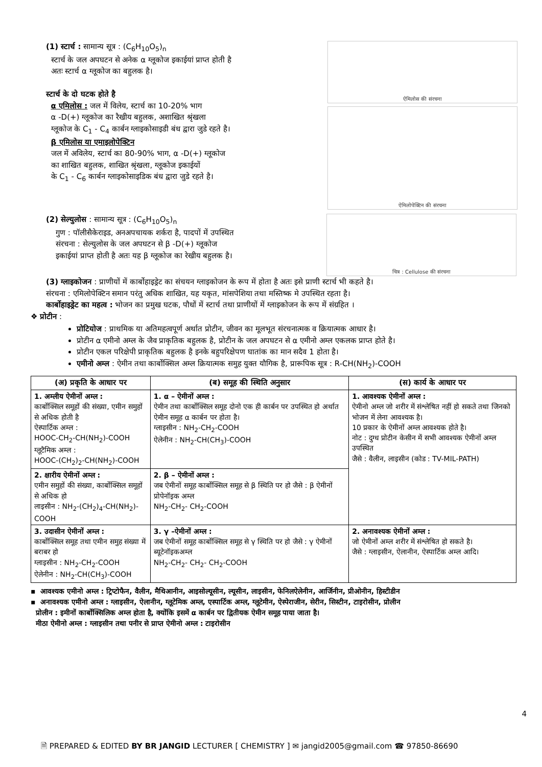(1) स्टार्च : सामान्य सूत्र : (C<sub>6</sub>H<sub>10</sub>O<sub>5</sub>)<sub>n</sub>
स्टार्च के जल अपघटन से अनेक α ग्लूकोज इकाईयां प्राप्त होती है
अतः स्टार्च α ग्लूकोज का बहुलक है।
स्टार्च के दो घटक होते है
α एमिलोस : जल में विलेय, स्टार्च का 10-20% भाग
α -D(+) ग्लूकोज का रैखीय बहुलक, अशाखित श्रृंखला
ग्लूकोज के C<sub>1</sub> - C<sub>4</sub> कार्बन ग्लाइकोसाइडी बंध द्वारा जुडे रहते है।
β एमिलोस या एमाइलोपेक्टिन
जल में अविलेय, स्टार्च का 80-90% भाग, α -D(+) ग्लूकोज
का शाखित बहुलक, शाखित श्रृंखला, ग्लूकोज इकाईयों
के C<sub>1</sub> - C<sub>6</sub> कार्बन ग्लाइकोसाइडिक बंध द्वारा जुडे रहते है।
ऐमिलोस की संरचना
ऐमिलोपेक्टिन की संरचना
(2) सेल्युलोस : सामान्य सूत्र : (C<sub>6</sub>H<sub>10</sub>O<sub>5</sub>)<sub>n</sub>
गुण : पॉलीसैकेराइड, अनअपचायक शर्करा है, पादपों में उपस्थित
संरचना : सेल्युलोस के जल अपघटन से β -D(+) ग्लूकोज
इकाईयां प्राप्त होती है अतः यह β ग्लूकोज का रेखीय बहुलक है।
चित्र : Cellulose की संरचना
(3) ग्लाइकोजन : प्राणीयों में कार्बोहाइड्रेट का संचयन ग्लाइकोजन के रूप में होता है अतः इसे प्राणी स्टार्च भी कहते है।
संरचना : एमिलोपेक्टिन समान परंतु अधिक शाखित, यह यकृत, मांसपेशिया तथा मस्तिष्क मे उपस्थित रहता है।
कार्बोहाइड्रेट का महत्व : भोजन का प्रमुख घटक, पौधों में स्टार्च तथा प्राणीयों में ग्लाइकोजन के रूप में संग्रहित ।
❖ प्रोटीन :
प्रोटियोज : प्राथमिक या अतिमहत्वपूर्ण अर्थात प्रोटीन, जीवन का मूलभूत संरचनात्मक व क्रियात्मक आधार है।
प्रोटीन α एमीनो अम्ल के जैव प्राकृतिक बहुलक है, प्रोटीन के जल अपघटन से α एमीनो अम्ल एकलक प्राप्त होते है।
प्रोटीन एकल परिक्षेपी प्राकृतिक बहुलक है इनके बहुपरिक्षेपण घातांक का मान सदैव 1 होता है।
एमीनो अम्ल : ऐमीन तथा कार्बोक्सिल अम्ल क्रियात्मक समुह युक्त यौगिक है, प्रारूपिक सूत्र : R-CH(NH<sub>2</sub>)-COOH
| (अ) प्रकृति के आधार पर | (ब) समूह की स्थिति अनुसार | (स) कार्य के आधार पर |
| --- | --- | --- |
| 1. अम्लीय ऐमीनों अम्ल : कार्बोक्सिल समूहों की संख्या, एमीन समुहों से अधिक होती है ऐस्पार्टिक अम्ल : HOOC-CH<sub>2</sub>-CH(NH<sub>2</sub>)-COOH ग्लूटैमिक अम्ल : HOOC-(CH<sub>2</sub>)<sub>2</sub>-CH(NH<sub>2</sub>)-COOH | 1. α – ऐमीनों अम्ल : ऐमीन तथा कार्बोक्सिल समूह दोनो एक ही कार्बन पर उपस्थित हो अर्थात ऐमीन समूह α कार्बन पर होता है। ग्लाइसीन : NH<sub>2</sub>-CH<sub>2</sub>-COOH ऐलेनीन : NH<sub>2</sub>-CH(CH<sub>3</sub>)-COOH | 1. आवश्यक ऐमीनों अम्ल : ऐमीनो अम्ल जो शरीर में संश्लेषित नहीं हो सकते तथा जिनको भोजन में लेना आवश्यक है। 10 प्रकार के ऐमीनों अम्ल आवश्यक होते है। नोट : दुग्ध प्रोटीन केसीन में सभी आवश्यक ऐमीनों अम्ल उपस्थित जैसे : वैलीन, लाइसीन (कोड : TV-MIL-PATH) |
| 2. क्षारीय ऐमीनों अम्ल : एमीन समुहों की संख्या, कार्बोक्सिल समूहों से अधिक हो लाइसीन : NH<sub>2</sub>-(CH<sub>2</sub>)<sub>4</sub>-CH(NH<sub>2</sub>)-COOH | 2. β – ऐमीनों अम्ल : जब ऐमीनों समूह कार्बोक्सिल समूह से β स्थिति पर हो जैसे : β ऐमीनों प्रोपेनॉइक अम्ल NH<sub>2</sub>-CH<sub>2</sub>- CH<sub>2</sub>-COOH | |
| 3. उदासीन ऐमीनों अम्ल : कार्बोक्सिल समूह तथा एमीन समुह संख्या में बराबर हो ग्लाइसीन : NH<sub>2</sub>-CH<sub>2</sub>-COOH ऐलेनीन : NH<sub>2</sub>-CH(CH<sub>3</sub>)-COOH | 3. γ –ऐमीनों अम्ल : जब ऐमीनों समूह कार्बोक्सिल समूह से γ स्थिति पर हो जैसे : γ ऐमीनों ब्यूटेनॉइकअम्ल NH<sub>2</sub>-CH<sub>2</sub>- CH<sub>2</sub>- CH<sub>2</sub>-COOH | 2. अनावश्यक ऐमीनों अम्ल : जो ऐमीनों अम्ल शरीर में संश्लेषित हो सकते है। जैसे : ग्लाइसीन, ऐलानीन, ऐस्पार्टिक अम्ल आदि। |
▪ आवश्यक एमीनो अम्ल : ट्रिप्टोफैन, वैलीन, मैथिआनीन, आइसोल्यूसीन, ल्यूसीन, लाइसीन, फेनिलऐलेनीन, आर्जिनीन, प्रीओनीन, हिस्टीडीन
▪ अनावश्यक एमीनो अम्ल : ग्लाइसीन, ऐलानीन, ग्लूटेमिक अम्ल, एस्पार्टिक अम्ल, ग्लूटेमीन, ऐस्पेराजीन, सेरीन, सिस्टीन, टाइरोसीन, प्रोलीन
प्रोलीन : इमीनों कार्बोक्सिलिक अम्ल होता है, क्योंकि इसमें α कार्बन पर द्वितीयक ऐमीन समूह पाया जाता है।
मीठा ऐमीनो अम्ल : ग्लाइसीन तथा पनीर से प्राप्त ऐमीनो अम्ल : टाइरोसीन
4
🗎 PREPARED & EDITED BY BR JANGID LECTURER [ CHEMISTRY ] ✉ jangid2005@gmail.com ☎ 97850-86690